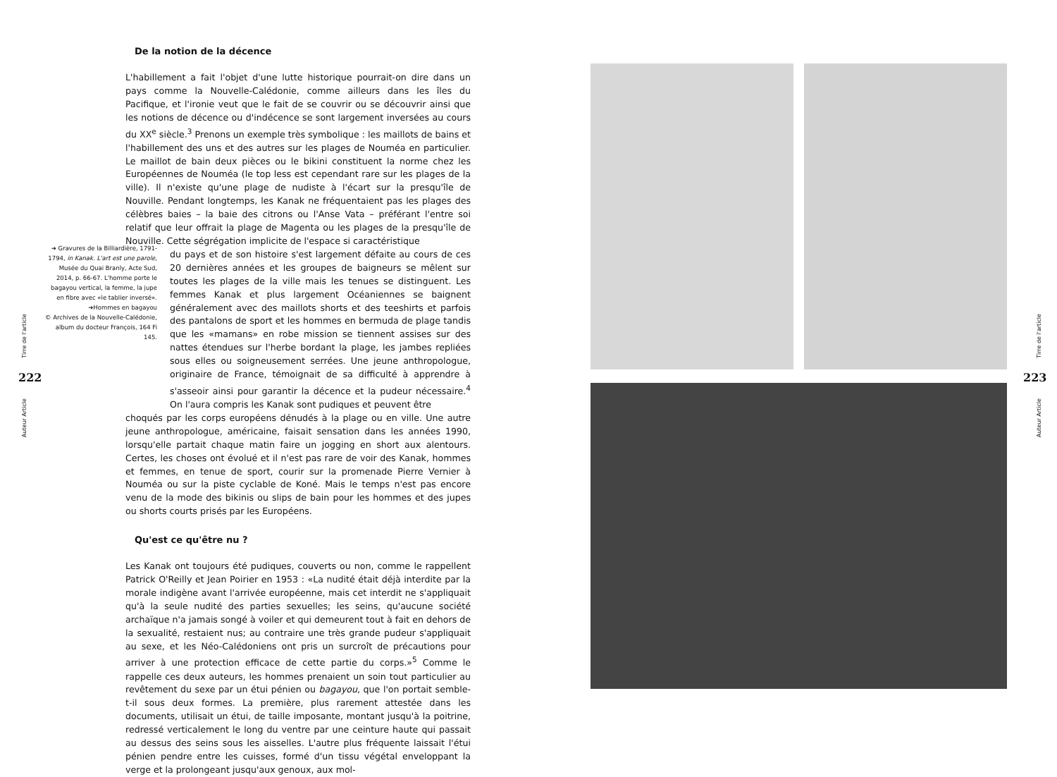Tirre de l'article
222
Auteur Article
➜ Gravures de la Billiardière, 1791-1794, in Kanak. L'art est une parole, Musée du Quai Branly, Acte Sud, 2014, p. 66-67. L'homme porte le bagayou vertical, la femme, la jupe en fibre avec «le tablier inversé».
➜Hommes en bagayou
© Archives de la Nouvelle-Calédonie, album du docteur François, 164 Fi 145.
De la notion de la décence
L'habillement a fait l'objet d'une lutte historique pourrait-on dire dans un pays comme la Nouvelle-Calédonie, comme ailleurs dans les îles du Pacifique, et l'ironie veut que le fait de se couvrir ou se découvrir ainsi que les notions de décence ou d'indécence se sont largement inversées au cours du XX<sup>e</sup> siècle.<sup>3</sup> Prenons un exemple très symbolique : les maillots de bains et l'habillement des uns et des autres sur les plages de Nouméa en particulier. Le maillot de bain deux pièces ou le bikini constituent la norme chez les Européennes de Nouméa (le top less est cependant rare sur les plages de la ville). Il n'existe qu'une plage de nudiste à l'écart sur la presqu'île de Nouville. Pendant longtemps, les Kanak ne fréquentaient pas les plages des célèbres baies – la baie des citrons ou l'Anse Vata – préférant l'entre soi relatif que leur offrait la plage de Magenta ou les plages de la presqu'île de Nouville. Cette ségrégation implicite de l'espace si caractéristique
du pays et de son histoire s'est largement défaite au cours de ces 20 dernières années et les groupes de baigneurs se mêlent sur toutes les plages de la ville mais les tenues se distinguent. Les femmes Kanak et plus largement Océaniennes se baignent généralement avec des maillots shorts et des teeshirts et parfois des pantalons de sport et les hommes en bermuda de plage tandis que les «mamans» en robe mission se tiennent assises sur des nattes étendues sur l'herbe bordant la plage, les jambes repliées sous elles ou soigneusement serrées. Une jeune anthropologue, originaire de France, témoignait de sa difficulté à apprendre à s'asseoir ainsi pour garantir la décence et la pudeur nécessaire.<sup>4</sup> On l'aura compris les Kanak sont pudiques et peuvent être
choqués par les corps européens dénudés à la plage ou en ville. Une autre jeune anthropologue, américaine, faisait sensation dans les années 1990, lorsqu'elle partait chaque matin faire un jogging en short aux alentours. Certes, les choses ont évolué et il n'est pas rare de voir des Kanak, hommes et femmes, en tenue de sport, courir sur la promenade Pierre Vernier à Nouméa ou sur la piste cyclable de Koné. Mais le temps n'est pas encore venu de la mode des bikinis ou slips de bain pour les hommes et des jupes ou shorts courts prisés par les Européens.
Qu'est ce qu'être nu ?
Les Kanak ont toujours été pudiques, couverts ou non, comme le rappellent Patrick O'Reilly et Jean Poirier en 1953 : «La nudité était déjà interdite par la morale indigène avant l'arrivée européenne, mais cet interdit ne s'appliquait qu'à la seule nudité des parties sexuelles; les seins, qu'aucune société archaïque n'a jamais songé à voiler et qui demeurent tout à fait en dehors de la sexualité, restaient nus; au contraire une très grande pudeur s'appliquait au sexe, et les Néo-Calédoniens ont pris un surcroît de précautions pour arriver à une protection efficace de cette partie du corps.»<sup>5</sup> Comme le rappelle ces deux auteurs, les hommes prenaient un soin tout particulier au revêtement du sexe par un étui pénien ou bagayou, que l'on portait semble-t-il sous deux formes. La première, plus rarement attestée dans les documents, utilisait un étui, de taille imposante, montant jusqu'à la poitrine, redressé verticalement le long du ventre par une ceinture haute qui passait au dessus des seins sous les aisselles. L'autre plus fréquente laissait l'étui pénien pendre entre les cuisses, formé d'un tissu végétal enveloppant la verge et la prolongeant jusqu'aux genoux, aux mol-
Tirre de l'article
223
Auteur Article